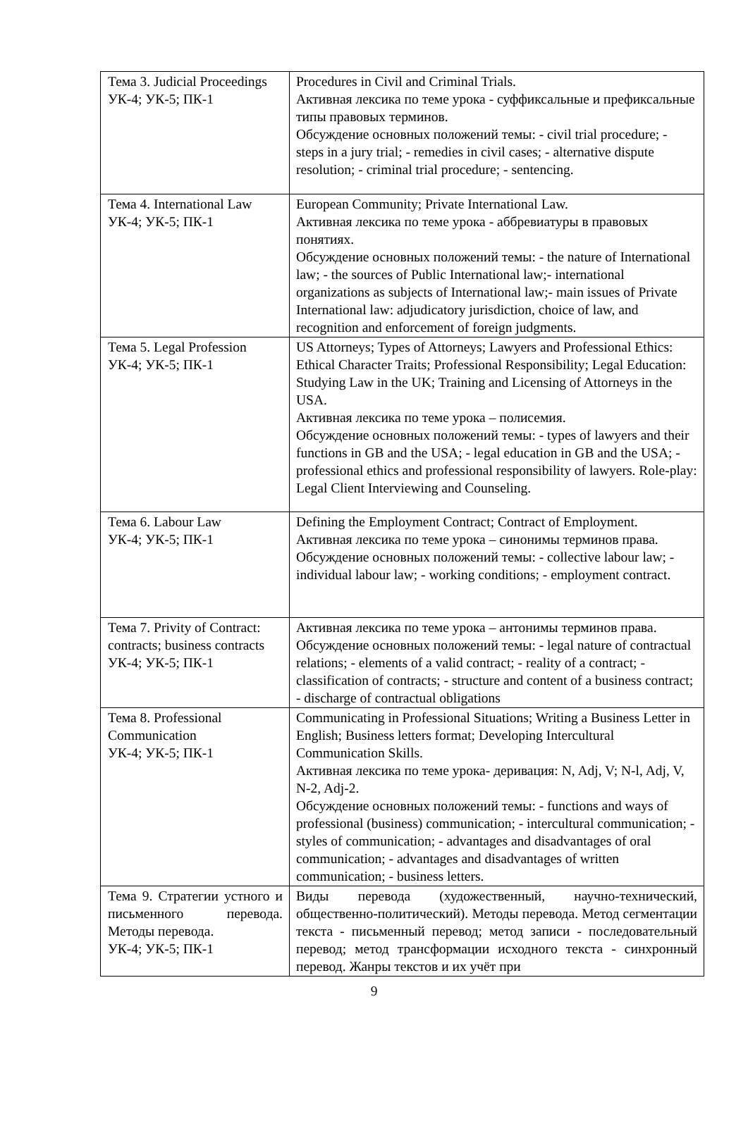| Тема 3. Judicial Proceedings УК-4; УК-5; ПК-1 | Procedures in Civil and Criminal Trials. Активная лексика по теме урока - суффиксальные и префиксальные типы правовых терминов. Обсуждение основных положений темы: - civil trial procedure; - steps in a jury trial; - remedies in civil cases; - alternative dispute resolution; - criminal trial procedure; - sentencing. |
| Тема 4. International Law УК-4; УК-5; ПК-1 | European Community; Private International Law. Активная лексика по теме урока - аббревиатуры в правовых понятиях. Обсуждение основных положений темы: - the nature of International law; - the sources of Public International law;- international organizations as subjects of International law;- main issues of Private International law: adjudicatory jurisdiction, choice of law, and recognition and enforcement of foreign judgments. |
| Тема 5. Legal Profession УК-4; УК-5; ПК-1 | US Attorneys; Types of Attorneys; Lawyers and Professional Ethics: Ethical Character Traits; Professional Responsibility; Legal Education: Studying Law in the UK; Training and Licensing of Attorneys in the USA. Активная лексика по теме урока – полисемия. Обсуждение основных положений темы: - types of lawyers and their functions in GB and the USA; - legal education in GB and the USA; - professional ethics and professional responsibility of lawyers. Role-play: Legal Client Interviewing and Counseling. |
| Тема 6. Labour Law УК-4; УК-5; ПК-1 | Defining the Employment Contract; Contract of Employment. Активная лексика по теме урока – синонимы терминов права. Обсуждение основных положений темы: - collective labour law; - individual labour law; - working conditions; - employment contract. |
| Тема 7. Privity of Contract: contracts; business contracts УК-4; УК-5; ПК-1 | Активная лексика по теме урока – антонимы терминов права. Обсуждение основных положений темы: - legal nature of contractual relations; - elements of a valid contract; - reality of a contract; - classification of contracts; - structure and content of a business contract; - discharge of contractual obligations |
| Тема 8. Professional Communication УК-4; УК-5; ПК-1 | Communicating in Professional Situations; Writing a Business Letter in English; Business letters format; Developing Intercultural Communication Skills. Активная лексика по теме урока- деривация: N, Adj, V; N-l, Adj, V, N-2, Adj-2. Обсуждение основных положений темы: - functions and ways of professional (business) communication; - intercultural communication; - styles of communication; - advantages and disadvantages of oral communication; - advantages and disadvantages of written communication; - business letters. |
| Тема 9. Стратегии устного и письменного перевода. Методы перевода. УК-4; УК-5; ПК-1 | Виды перевода (художественный, научно-технический, общественно-политический). Методы перевода. Метод сегментации текста - письменный перевод; метод записи - последовательный перевод; метод трансформации исходного текста - синхронный перевод. Жанры текстов и их учёт при |
9